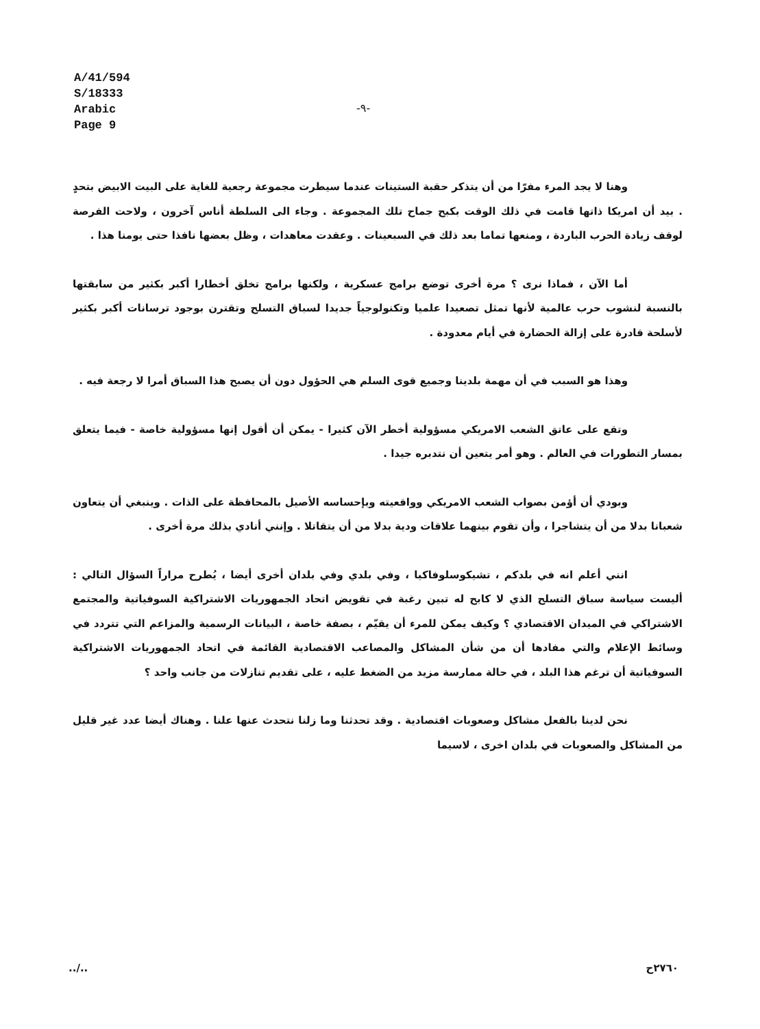A/41/594
S/18333
Arabic
Page 9
-٩-
وهنا لا يجد المرء مفرّا من أن يتذكر حقبة الستينات عندما سيطرت مجموعة رجعية للغاية على البيت الابيض بتحدٍ . بيد أن امريكا ذاتها قامت في ذلك الوقت بكبح جماح تلك المجموعة . وجاء الى السلطة أناس آخرون ، ولاحت الفرصة لوقف زيادة الحرب الباردة ، ومنعها تماما بعد ذلك في السبعينات . وعقدت معاهدات ، وظل بعضها نافذا حتى يومنا هذا .
أما الآن ، فماذا نرى ؟ مرة أخرى توضع برامج عسكرية ، ولكنها برامج تخلق أخطارا أكبر بكثير من سابقتها بالنسبة لنشوب حرب عالمية لأنها تمثل تصعيدا علميا وتكنولوجياً جديدا لسباق التسلح وتقترن بوجود ترسانات أكبر بكثير لأسلحة قادرة على إزالة الحضارة في أيام معدودة .
وهذا هو السبب في أن مهمة بلدينا وجميع قوى السلم هي الحؤول دون أن يصبح هذا السباق أمرا لا رجعة فيه .
وتقع على عاتق الشعب الامريكي مسؤولية أخطر الآن كثيرا - يمكن أن أقول إنها مسؤولية خاصة - فيما يتعلق بمسار التطورات في العالم . وهو أمر يتعين أن نتدبره جيدا .
وبودي أن أؤمن بصواب الشعب الامريكي وواقعيته وبإحساسه الأصيل بالمحافظة على الذات . وينبغي أن يتعاون شعبانا بدلا من أن يتشاجرا ، وأن تقوم بينهما علاقات ودية بدلا من أن يتقاتلا . وإنني أنادي بذلك مرة أخرى .
انني أعلم انه في بلدكم ، تشيكوسلوفاكيا ، وفي بلدي وفي بلدان أخرى أيضا ، يُطرح مراراً السؤال التالي : أليست سياسة سباق التسلح الذي لا كابح له تبين رغبة في تقويض اتحاد الجمهوريات الاشتراكية السوفياتية والمجتمع الاشتراكي في الميدان الاقتصادي ؟ وكيف يمكن للمرء أن يقيّم ، بصفة خاصة ، البيانات الرسمية والمزاعم التي تتردد في وسائط الإعلام والتي مفادها أن من شأن المشاكل والمصاعب الاقتصادية القائمة في اتحاد الجمهوريات الاشتراكية السوفياتية أن ترغم هذا البلد ، في حالة ممارسة مزيد من الضغط عليه ، على تقديم تنازلات من جانب واحد ؟
نحن لدينا بالفعل مشاكل وصعوبات اقتصادية . وقد تحدثنا وما زلنا نتحدث عنها علنا . وهناك أيضا عدد غير قليل من المشاكل والصعوبات في بلدان اخرى ، لاسيما
../.. ٢٧٦٠ح